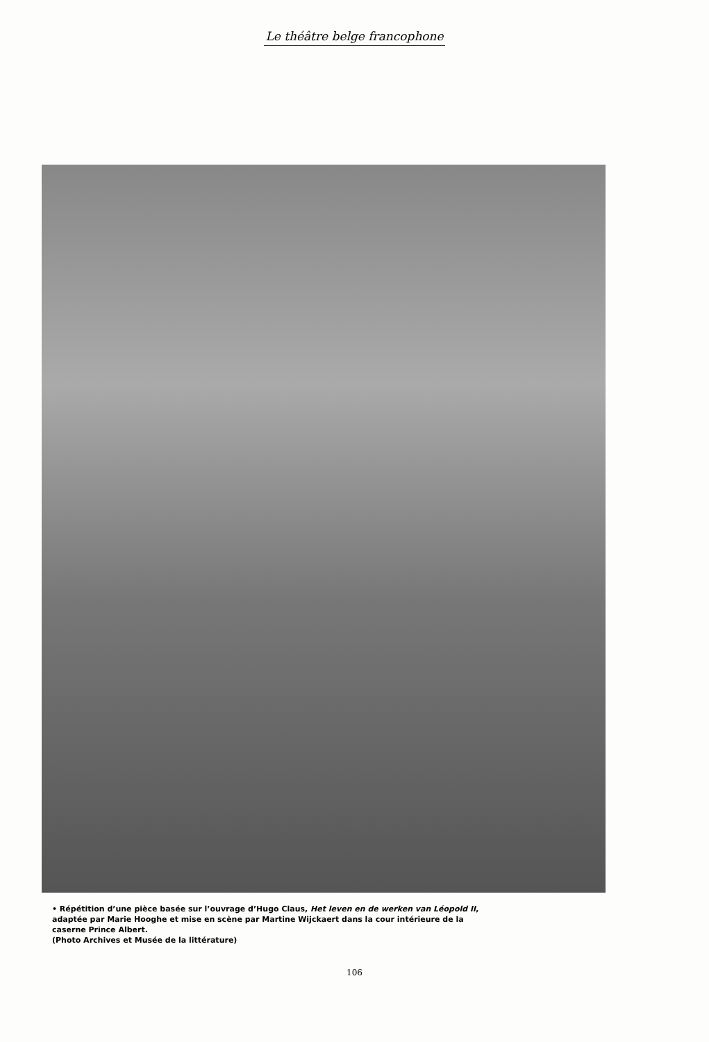Le théâtre belge francophone
• Répétition d’une pièce basée sur l’ouvrage d’Hugo Claus, Het leven en de werken van Léopold II, adaptée par Marie Hooghe et mise en scène par Martine Wijckaert dans la cour intérieure de la caserne Prince Albert.
(Photo Archives et Musée de la littérature)
106